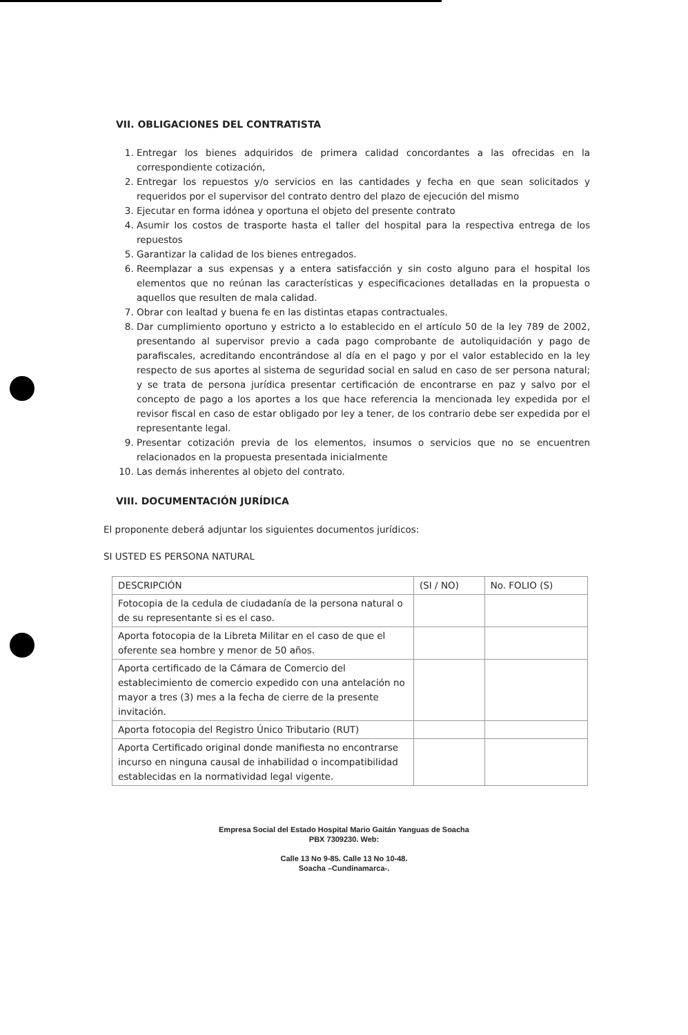VII. OBLIGACIONES DEL CONTRATISTA
1. Entregar los bienes adquiridos de primera calidad concordantes a las ofrecidas en la correspondiente cotización,
2. Entregar los repuestos y/o servicios en las cantidades y fecha en que sean solicitados y requeridos por el supervisor del contrato dentro del plazo de ejecución del mismo
3. Ejecutar en forma idónea y oportuna el objeto del presente contrato
4. Asumir los costos de trasporte hasta el taller del hospital para la respectiva entrega de los repuestos
5. Garantizar la calidad de los bienes entregados.
6. Reemplazar a sus expensas y a entera satisfacción y sin costo alguno para el hospital los elementos que no reúnan las características y especificaciones detalladas en la propuesta o aquellos que resulten de mala calidad.
7. Obrar con lealtad y buena fe en las distintas etapas contractuales.
8. Dar cumplimiento oportuno y estricto a lo establecido en el artículo 50 de la ley 789 de 2002, presentando al supervisor previo a cada pago comprobante de autoliquidación y pago de parafiscales, acreditando encontrándose al día en el pago y por el valor establecido en la ley respecto de sus aportes al sistema de seguridad social en salud en caso de ser persona natural; y se trata de persona jurídica presentar certificación de encontrarse en paz y salvo por el concepto de pago a los aportes a los que hace referencia la mencionada ley expedida por el revisor fiscal en caso de estar obligado por ley a tener, de los contrario debe ser expedida por el representante legal.
9. Presentar cotización previa de los elementos, insumos o servicios que no se encuentren relacionados en la propuesta presentada inicialmente
10. Las demás inherentes al objeto del contrato.
VIII. DOCUMENTACIÓN JURÍDICA
El proponente deberá adjuntar los siguientes documentos jurídicos:
SI USTED ES PERSONA NATURAL
| DESCRIPCIÓN | (SI / NO) | No. FOLIO (S) |
| Fotocopia de la cedula de ciudadanía de la persona natural o de su representante si es el caso. | | |
| Aporta fotocopia de la Libreta Militar en el caso de que el oferente sea hombre y menor de 50 años. | | |
| Aporta certificado de la Cámara de Comercio del establecimiento de comercio expedido con una antelación no mayor a tres (3) mes a la fecha de cierre de la presente invitación. | | |
| Aporta fotocopia del Registro Único Tributario (RUT) | | |
| Aporta Certificado original donde manifiesta no encontrarse incurso en ninguna causal de inhabilidad o incompatibilidad establecidas en la normatividad legal vigente. | | |
Empresa Social del Estado Hospital Mario Gaitán Yanguas de Soacha
PBX 7309230. Web:
Calle 13 No 9-85. Calle 13 No 10-48.
Soacha –Cundinamarca-.